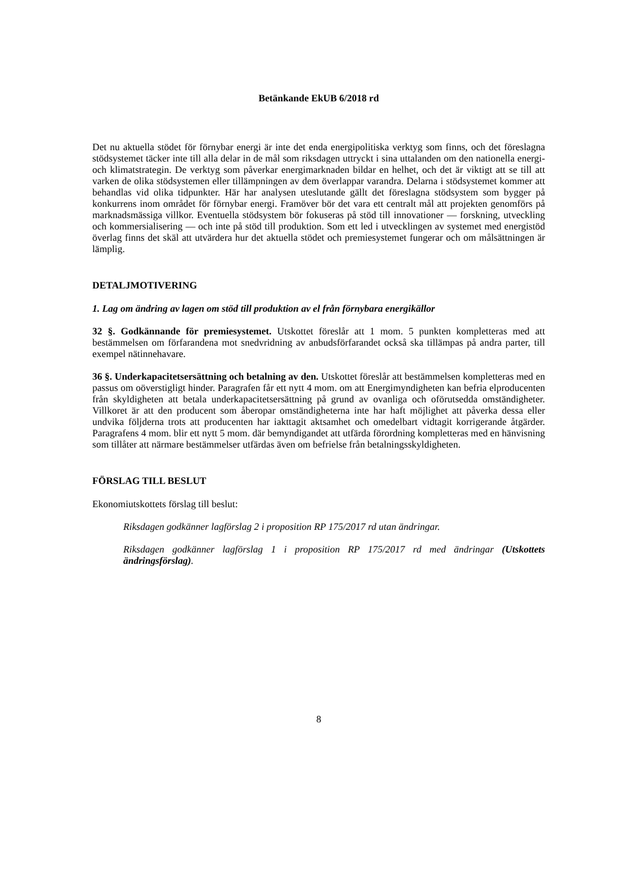Betänkande EkUB 6/2018 rd
Det nu aktuella stödet för förnybar energi är inte det enda energipolitiska verktyg som finns, och det föreslagna stödsystemet täcker inte till alla delar in de mål som riksdagen uttryckt i sina uttalanden om den nationella energi- och klimatstrategin. De verktyg som påverkar energimarknaden bildar en helhet, och det är viktigt att se till att varken de olika stödsystemen eller tillämpningen av dem överlappar varandra. Delarna i stödsystemet kommer att behandlas vid olika tidpunkter. Här har analysen uteslutande gällt det föreslagna stödsystem som bygger på konkurrens inom området för förnybar energi. Framöver bör det vara ett centralt mål att projekten genomförs på marknadsmässiga villkor. Eventuella stödsystem bör fokuseras på stöd till innovationer — forskning, utveckling och kommersialisering — och inte på stöd till produktion. Som ett led i utvecklingen av systemet med energistöd överlag finns det skäl att utvärdera hur det aktuella stödet och premiesystemet fungerar och om målsättningen är lämplig.
DETALJMOTIVERING
1. Lag om ändring av lagen om stöd till produktion av el från förnybara energikällor
32 §. Godkännande för premiesystemet. Utskottet föreslår att 1 mom. 5 punkten kompletteras med att bestämmelsen om förfarandena mot snedvridning av anbudsförfarandet också ska tillämpas på andra parter, till exempel nätinnehavare.
36 §. Underkapacitetsersättning och betalning av den. Utskottet föreslår att bestämmelsen kompletteras med en passus om oöverstigligt hinder. Paragrafen får ett nytt 4 mom. om att Energimyndigheten kan befria elproducenten från skyldigheten att betala underkapacitetsersättning på grund av ovanliga och oförutsedda omständigheter. Villkoret är att den producent som åberopar omständigheterna inte har haft möjlighet att påverka dessa eller undvika följderna trots att producenten har iakttagit aktsamhet och omedelbart vidtagit korrigerande åtgärder. Paragrafens 4 mom. blir ett nytt 5 mom. där bemyndigandet att utfärda förordning kompletteras med en hänvisning som tillåter att närmare bestämmelser utfärdas även om befrielse från betalningsskyldigheten.
FÖRSLAG TILL BESLUT
Ekonomiutskottets förslag till beslut:
Riksdagen godkänner lagförslag 2 i proposition RP 175/2017 rd utan ändringar.
Riksdagen godkänner lagförslag 1 i proposition RP 175/2017 rd med ändringar (Utskottets ändringsförslag).
8